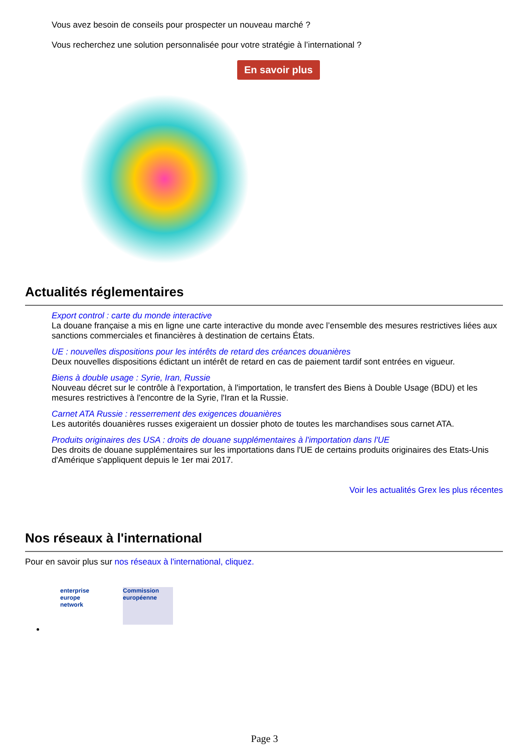Vous avez besoin de conseils pour prospecter un nouveau marché ?
Vous recherchez une solution personnalisée pour votre stratégie à l’international ?
En savoir plus
Actualités réglementaires
Export control : carte du monde interactive
La douane française a mis en ligne une carte interactive du monde avec l’ensemble des mesures restrictives liées aux sanctions commerciales et financières à destination de certains États.
UE : nouvelles dispositions pour les intérêts de retard des créances douanières
Deux nouvelles dispositions édictant un intérêt de retard en cas de paiement tardif sont entrées en vigueur.
Biens à double usage : Syrie, Iran, Russie
Nouveau décret sur le contrôle à l'exportation, à l'importation, le transfert des Biens à Double Usage (BDU) et les mesures restrictives à l'encontre de la Syrie, l'Iran et la Russie.
Carnet ATA Russie : resserrement des exigences douanières
Les autorités douanières russes exigeraient un dossier photo de toutes les marchandises sous carnet ATA.
Produits originaires des USA : droits de douane supplémentaires à l'importation dans l'UE
Des droits de douane supplémentaires sur les importations dans l'UE de certains produits originaires des Etats-Unis d'Amérique s'appliquent depuis le 1er mai 2017.
Voir les actualités Grex les plus récentes
Nos réseaux à l'international
Pour en savoir plus sur nos réseaux à l'international, cliquez.
enterprise
europe
network
Commission européenne
Page 3